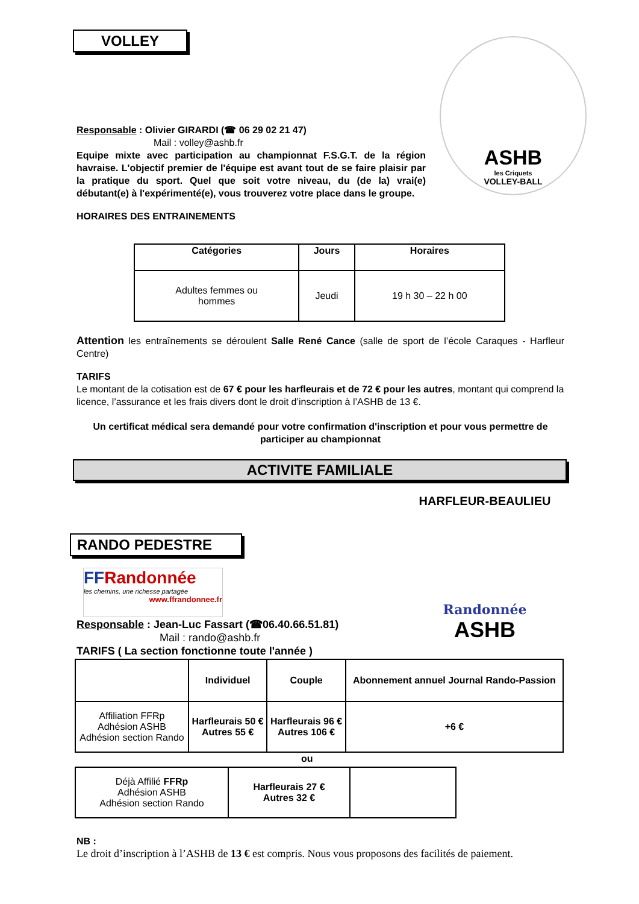VOLLEY
ASHB
les Criquets
VOLLEY-BALL
Responsable : Olivier GIRARDI (☎ 06 29 02 21 47)
Mail : volley@ashb.fr
Equipe mixte avec participation au championnat F.S.G.T. de la région havraise. L'objectif premier de l'équipe est avant tout de se faire plaisir par la pratique du sport. Quel que soit votre niveau, du (de la) vrai(e) débutant(e) à l'expérimenté(e), vous trouverez votre place dans le groupe.
HORAIRES DES ENTRAINEMENTS
| Catégories | Jours | Horaires |
| --- | --- | --- |
| Adultes femmes ou hommes | Jeudi | 19 h 30 – 22 h 00 |
Attention les entraînements se déroulent Salle René Cance (salle de sport de l’école Caraques - Harfleur Centre)
TARIFS
Le montant de la cotisation est de 67 € pour les harfleurais et de 72 € pour les autres, montant qui comprend la licence, l’assurance et les frais divers dont le droit d’inscription à l’ASHB de 13 €.
Un certificat médical sera demandé pour votre confirmation d'inscription et pour vous permettre de participer au championnat
ACTIVITE FAMILIALE
RANDO PEDESTRE
HARFLEUR-BEAULIEU
Randonnée
ASHB
FFRandonnée
les chemins, une richesse partagée
www.ffrandonnee.fr
Responsable : Jean-Luc Fassart (☎06.40.66.51.81)
Mail : rando@ashb.fr
TARIFS ( La section fonctionne toute l'année )
| | Individuel | Couple | Abonnement annuel Journal Rando-Passion |
| --- | --- | --- | --- |
| Affiliation FFRp Adhésion ASHB Adhésion section Rando | Harfleurais 50 € Autres 55 € | Harfleurais 96 € Autres 106 € | +6 € |
ou
| Déjà Affilié FFRp Adhésion ASHB Adhésion section Rando | Harfleurais 27 € Autres 32 € | |
NB :
Le droit d’inscription à l’ASHB de 13 € est compris. Nous vous proposons des facilités de paiement.